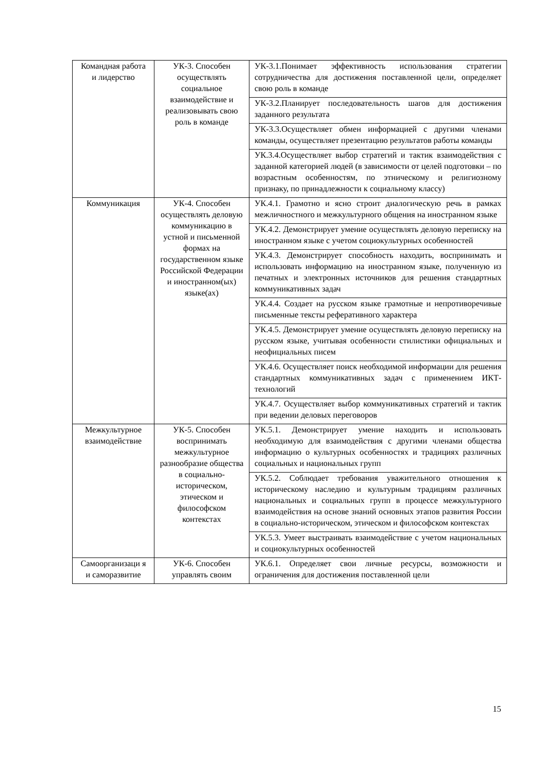| Командная работа и лидерство | УК-3. Способен осуществлять социальное взаимодействие и реализовывать свою роль в команде | УК-3.1.Понимает эффективность использования стратегии сотрудничества для достижения поставленной цели, определяет свою роль в команде |
| | | УК-3.2.Планирует последовательность шагов для достижения заданного результата |
| | | УК-3.3.Осуществляет обмен информацией с другими членами команды, осуществляет презентацию результатов работы команды |
| | | УК.3.4.Осуществляет выбор стратегий и тактик взаимодействия с заданной категорией людей (в зависимости от целей подготовки – по возрастным особенностям, по этническому и религиозному признаку, по принадлежности к социальному классу) |
| Коммуникация | УК-4. Способен осуществлять деловую коммуникацию в устной и письменной формах на государственном языке Российской Федерации и иностранном(ых) языке(ах) | УК.4.1. Грамотно и ясно строит диалогическую речь в рамках межличностного и межкультурного общения на иностранном языке |
| | | УК.4.2. Демонстрирует умение осуществлять деловую переписку на иностранном языке с учетом социокультурных особенностей |
| | | УК.4.3. Демонстрирует способность находить, воспринимать и использовать информацию на иностранном языке, полученную из печатных и электронных источников для решения стандартных коммуникативных задач |
| | | УК.4.4. Создает на русском языке грамотные и непротиворечивые письменные тексты реферативного характера |
| | | УК.4.5. Демонстрирует умение осуществлять деловую переписку на русском языке, учитывая особенности стилистики официальных и неофициальных писем |
| | | УК.4.6. Осуществляет поиск необходимой информации для решения стандартных коммуникативных задач с применением ИКТ-технологий |
| | | УК.4.7. Осуществляет выбор коммуникативных стратегий и тактик при ведении деловых переговоров |
| Межкультурное взаимодействие | УК-5. Способен воспринимать межкультурное разнообразие общества в социально-историческом, этическом и философском контекстах | УК.5.1. Демонстрирует умение находить и использовать необходимую для взаимодействия с другими членами общества информацию о культурных особенностях и традициях различных социальных и национальных групп |
| | | УК.5.2. Соблюдает требования уважительного отношения к историческому наследию и культурным традициям различных национальных и социальных групп в процессе межкультурного взаимодействия на основе знаний основных этапов развития России в социально-историческом, этическом и философском контекстах |
| | | УК.5.3. Умеет выстраивать взаимодействие с учетом национальных и социокультурных особенностей |
| Самоорганизаци я и саморазвитие | УК-6. Способен управлять своим | УК.6.1. Определяет свои личные ресурсы, возможности и ограничения для достижения поставленной цели |
15